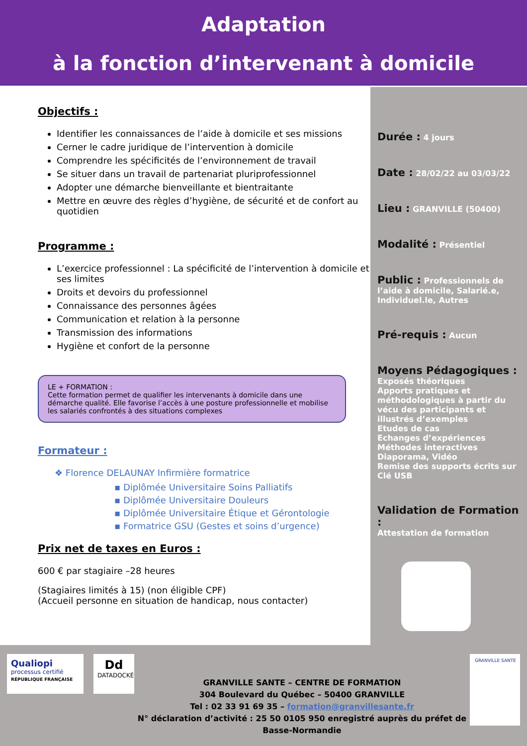Adaptation
à la fonction d’intervenant à domicile
Objectifs :
Identifier les connaissances de l’aide à domicile et ses missions
Cerner le cadre juridique de l’intervention à domicile
Comprendre les spécificités de l’environnement de travail
Se situer dans un travail de partenariat pluriprofessionnel
Adopter une démarche bienveillante et bientraitante
Mettre en œuvre des règles d’hygiène, de sécurité et de confort au quotidien
Programme :
L’exercice professionnel : La spécificité de l’intervention à domicile et ses limites
Droits et devoirs du professionnel
Connaissance des personnes âgées
Communication et relation à la personne
Transmission des informations
Hygiène et confort de la personne
LE + FORMATION :
Cette formation permet de qualifier les intervenants à domicile dans une démarche qualité. Elle favorise l’accès à une posture professionnelle et mobilise les salariés confrontés à des situations complexes
Formateur :
❖ Florence DELAUNAY Infirmière formatrice
▪ Diplômée Universitaire Soins Palliatifs
▪ Diplômée Universitaire Douleurs
▪ Diplômée Universitaire Étique et Gérontologie
▪ Formatrice GSU (Gestes et soins d’urgence)
Prix net de taxes en Euros :
600 € par stagiaire –28 heures
(Stagiaires limités à 15) (non éligible CPF)
(Accueil personne en situation de handicap, nous contacter)
Durée :
4 jours
Date :
28/02/22 au 03/03/22
Lieu :
GRANVILLE (50400)
Modalité :
Présentiel
Public :
Professionnels de l’aide à domicile, Salarié.e, Individuel.le, Autres
Pré-requis :
Aucun
Moyens Pédagogiques :
Exposés théoriques
Apports pratiques et méthodologiques à partir du vécu des participants et illustrés d’exemples
Etudes de cas
Echanges d’expériences
Méthodes interactives
Diaporama, Vidéo
Remise des supports écrits sur Clé USB
Validation de Formation :
Attestation de formation
Qualiopi
processus certifié
RÉPUBLIQUE FRANÇAISE
Dd
DATADOCKÉ
GRANVILLE SANTE – CENTRE DE FORMATION
304 Boulevard du Québec – 50400 GRANVILLE
Tel : 02 33 91 69 35 – formation@granvillesante.fr
N° déclaration d’activité : 25 50 0105 950 enregistré auprès du préfet de Basse-Normandie
GRANVILLE SANTE